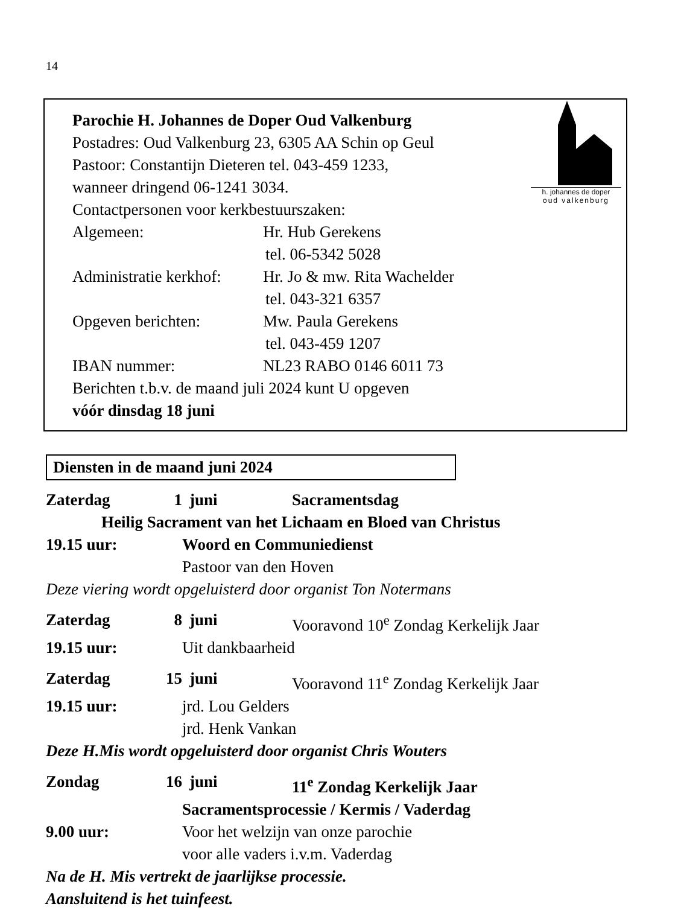14
h. johannes de doper
oud valkenburg
Parochie H. Johannes de Doper Oud Valkenburg
Postadres: Oud Valkenburg 23, 6305 AA Schin op Geul
Pastoor: Constantijn Dieteren tel. 043-459 1233,
wanneer dringend 06-1241 3034.
Contactpersonen voor kerkbestuurszaken:
Algemeen: Hr. Hub Gerekens
tel. 06-5342 5028
Administratie kerkhof: Hr. Jo & mw. Rita Wachelder
tel. 043-321 6357
Opgeven berichten: Mw. Paula Gerekens
tel. 043-459 1207
IBAN nummer: NL23 RABO 0146 6011 73
Berichten t.b.v. de maand juli 2024 kunt U opgeven
vóór dinsdag 18 juni
Diensten in de maand juni 2024
Zaterdag 1 juni Sacramentsdag
Heilig Sacrament van het Lichaam en Bloed van Christus
19.15 uur: Woord en Communiedienst
Pastoor van den Hoven
Deze viering wordt opgeluisterd door organist Ton Notermans
Zaterdag 8 juni Vooravond 10<sup>e</sup> Zondag Kerkelijk Jaar
19.15 uur: Uit dankbaarheid
Zaterdag 15 juni Vooravond 11<sup>e</sup> Zondag Kerkelijk Jaar
19.15 uur: jrd. Lou Gelders
jrd. Henk Vankan
Deze H.Mis wordt opgeluisterd door organist Chris Wouters
Zondag 16 juni 11<sup>e</sup> Zondag Kerkelijk Jaar
Sacramentsprocessie / Kermis / Vaderdag
9.00 uur: Voor het welzijn van onze parochie
voor alle vaders i.v.m. Vaderdag
Na de H. Mis vertrekt de jaarlijkse processie.
Aansluitend is het tuinfeest.